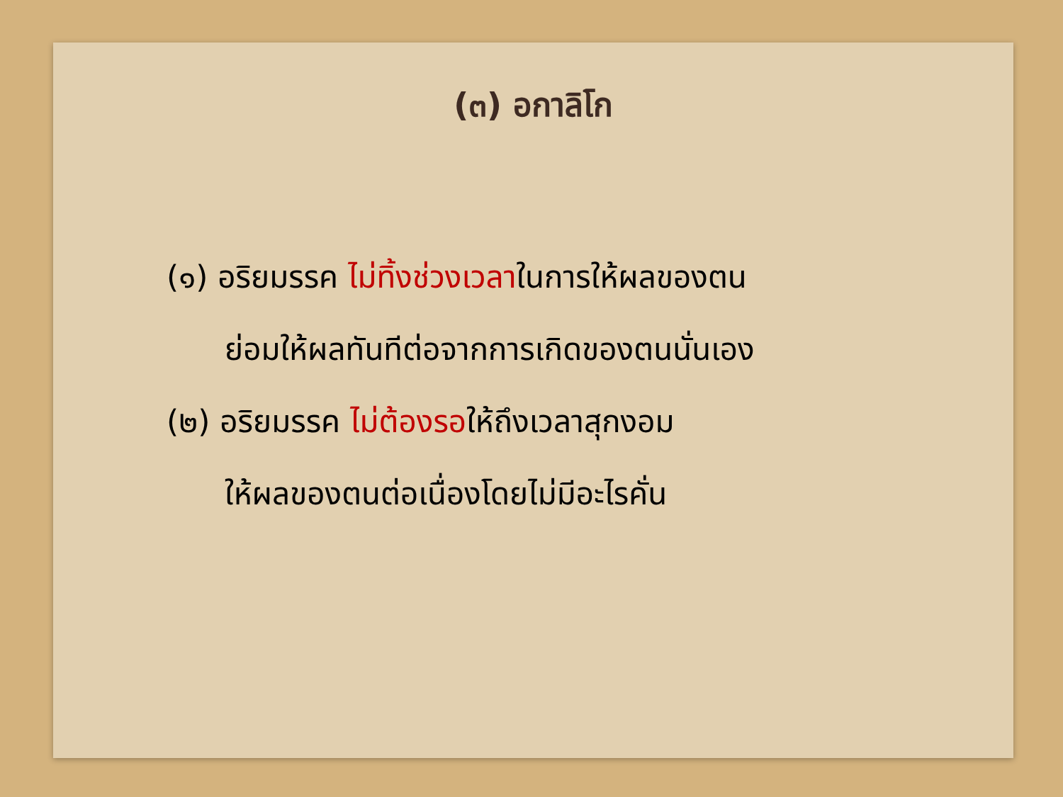(๓) อกาลิโก
(๑) อริยมรรค ไม่ทิ้งช่วงเวลาในการให้ผลของตน
ย่อมให้ผลทันทีต่อจากการเกิดของตนนั่นเอง
(๒) อริยมรรค ไม่ต้องรอให้ถึงเวลาสุกงอม
ให้ผลของตนต่อเนื่องโดยไม่มีอะไรคั่น